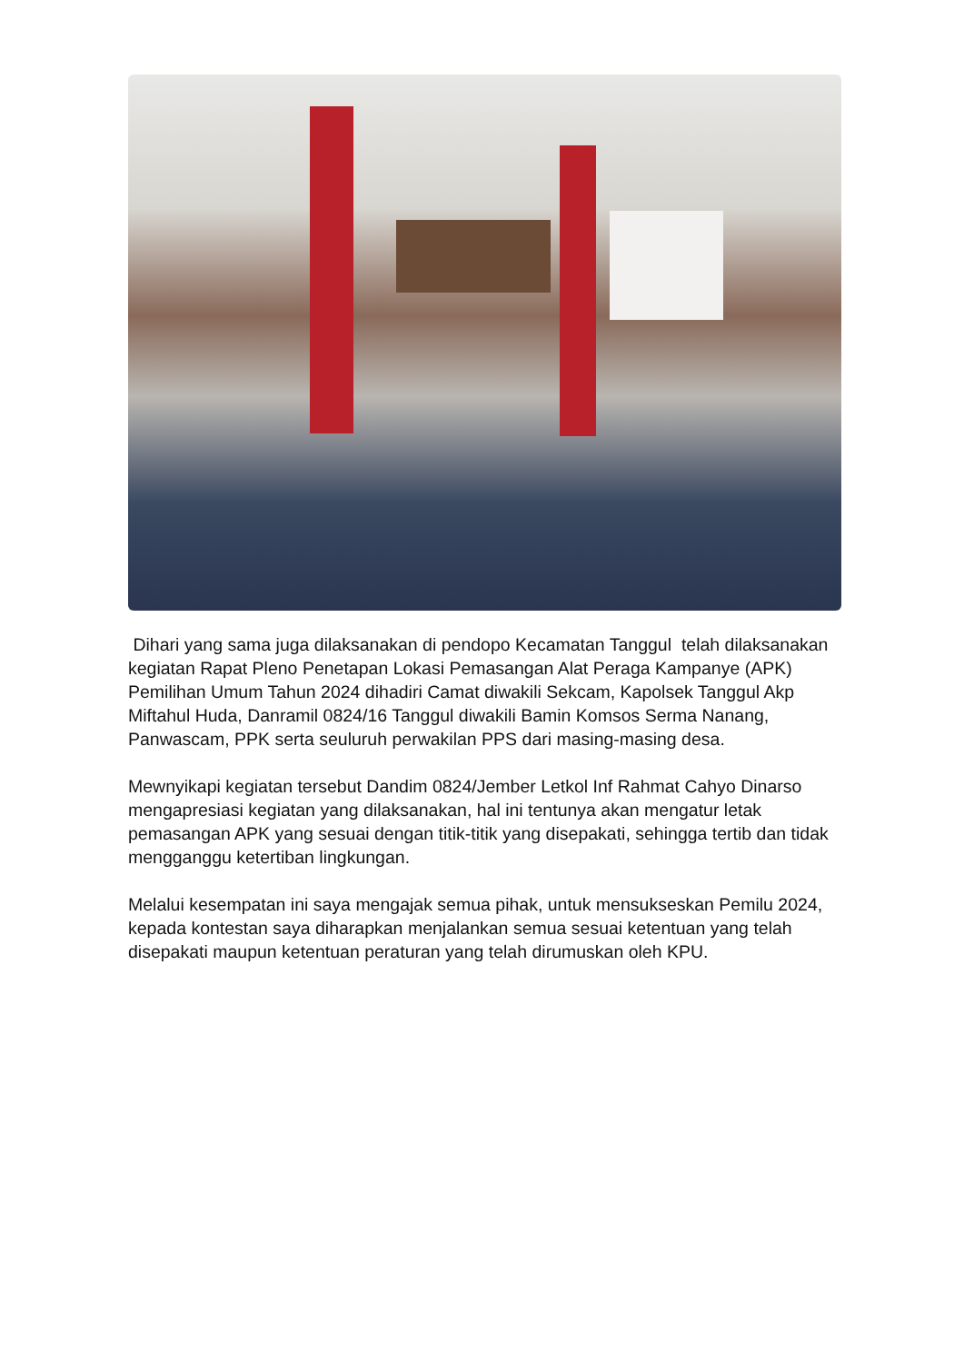Dihari yang sama juga dilaksanakan di pendopo Kecamatan Tanggul telah dilaksanakan kegiatan Rapat Pleno Penetapan Lokasi Pemasangan Alat Peraga Kampanye (APK) Pemilihan Umum Tahun 2024 dihadiri Camat diwakili Sekcam, Kapolsek Tanggul Akp Miftahul Huda, Danramil 0824/16 Tanggul diwakili Bamin Komsos Serma Nanang, Panwascam, PPK serta seuluruh perwakilan PPS dari masing-masing desa.
Mewnyikapi kegiatan tersebut Dandim 0824/Jember Letkol Inf Rahmat Cahyo Dinarso mengapresiasi kegiatan yang dilaksanakan, hal ini tentunya akan mengatur letak pemasangan APK yang sesuai dengan titik-titik yang disepakati, sehingga tertib dan tidak mengganggu ketertiban lingkungan.
Melalui kesempatan ini saya mengajak semua pihak, untuk mensukseskan Pemilu 2024, kepada kontestan saya diharapkan menjalankan semua sesuai ketentuan yang telah disepakati maupun ketentuan peraturan yang telah dirumuskan oleh KPU.